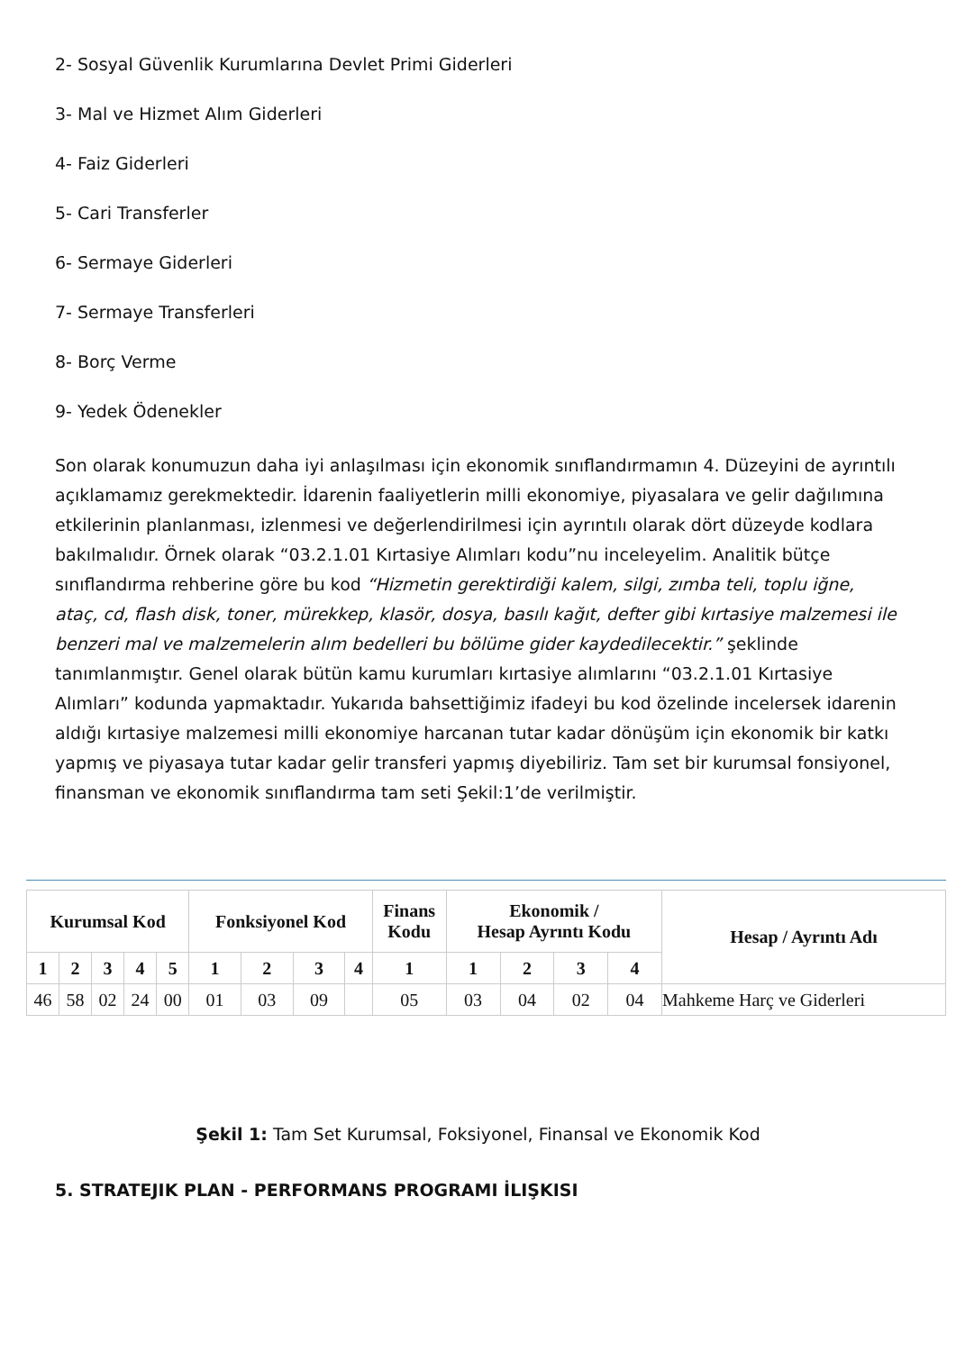2- Sosyal Güvenlik Kurumlarına Devlet Primi Giderleri
3- Mal ve Hizmet Alım Giderleri
4- Faiz Giderleri
5- Cari Transferler
6- Sermaye Giderleri
7- Sermaye Transferleri
8- Borç Verme
9- Yedek Ödenekler
Son olarak konumuzun daha iyi anlaşılması için ekonomik sınıflandırmamın 4. Düzeyini de ayrıntılı açıklamamız gerekmektedir. İdarenin faaliyetlerin milli ekonomiye, piyasalara ve gelir dağılımına etkilerinin planlanması, izlenmesi ve değerlendirilmesi için ayrıntılı olarak dört düzeyde kodlara bakılmalıdır. Örnek olarak “03.2.1.01 Kırtasiye Alımları kodu”nu inceleyelim. Analitik bütçe sınıflandırma rehberine göre bu kod “Hizmetin gerektirdiği kalem, silgi, zımba teli, toplu iğne, ataç, cd, flash disk, toner, mürekkep, klasör, dosya, basılı kağıt, defter gibi kırtasiye malzemesi ile benzeri mal ve malzemelerin alım bedelleri bu bölüme gider kaydedilecektir.” şeklinde tanımlanmıştır. Genel olarak bütün kamu kurumları kırtasiye alımlarını “03.2.1.01 Kırtasiye Alımları” kodunda yapmaktadır. Yukarıda bahsettiğimiz ifadeyi bu kod özelinde incelersek idarenin aldığı kırtasiye malzemesi milli ekonomiye harcanan tutar kadar dönüşüm için ekonomik bir katkı yapmış ve piyasaya tutar kadar gelir transferi yapmış diyebiliriz. Tam set bir kurumsal fonsiyonel, finansman ve ekonomik sınıflandırma tam seti Şekil:1’de verilmiştir.
| Kurumsal Kod | | | | | Fonksiyonel Kod | | | | Finans Kodu | Ekonomik / Hesap Ayrıntı Kodu | | | | Hesap / Ayrıntı Adı |
| --- | --- | --- | --- | --- | --- | --- | --- | --- | --- | --- | --- | --- | --- | --- |
| 1 | 2 | 3 | 4 | 5 | 1 | 2 | 3 | 4 | 1 | 1 | 2 | 3 | 4 | |
| 46 | 58 | 02 | 24 | 00 | 01 | 03 | 09 | | 05 | 03 | 04 | 02 | 04 | Mahkeme Harç ve Giderleri |
Şekil 1: Tam Set Kurumsal, Foksiyonel, Finansal ve Ekonomik Kod
5. STRATEJIK PLAN - PERFORMANS PROGRAMI İLIŞKISI